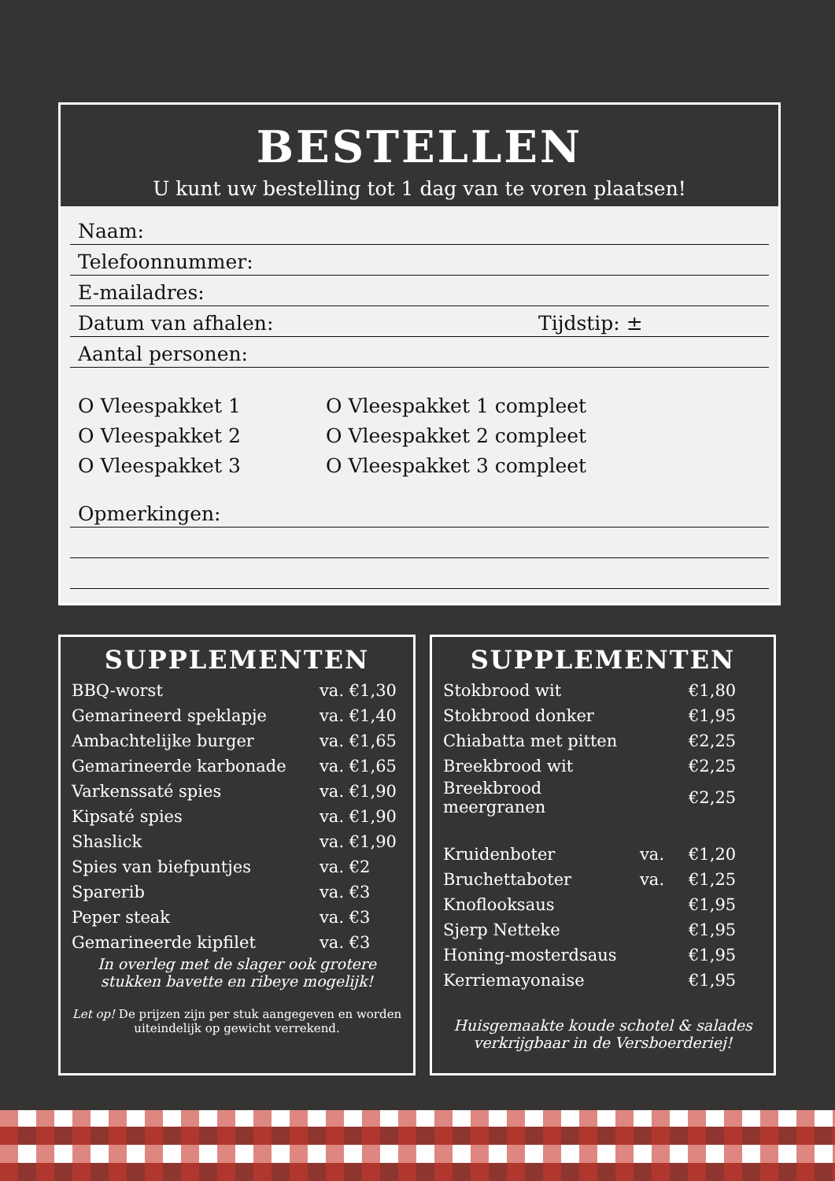BESTELLEN
U kunt uw bestelling tot 1 dag van te voren plaatsen!
Naam:
Telefoonnummer:
E-mailadres:
Datum van afhalen: Tijdstip: ±
Aantal personen:
O Vleespakket 1
O Vleespakket 2
O Vleespakket 3
O Vleespakket 1 compleet
O Vleespakket 2 compleet
O Vleespakket 3 compleet
Opmerkingen:
SUPPLEMENTEN
| BBQ-worst | va. €1,30 |
| Gemarineerd speklapje | va. €1,40 |
| Ambachtelijke burger | va. €1,65 |
| Gemarineerde karbonade | va. €1,65 |
| Varkenssaté spies | va. €1,90 |
| Kipsaté spies | va. €1,90 |
| Shaslick | va. €1,90 |
| Spies van biefpuntjes | va. €2 |
| Sparerib | va. €3 |
| Peper steak | va. €3 |
| Gemarineerde kipfilet | va. €3 |
In overleg met de slager ook grotere stukken bavette en ribeye mogelijk!
Let op! De prijzen zijn per stuk aangegeven en worden uiteindelijk op gewicht verrekend.
SUPPLEMENTEN
| Stokbrood wit | | €1,80 |
| Stokbrood donker | | €1,95 |
| Chiabatta met pitten | | €2,25 |
| Breekbrood wit | | €2,25 |
| Breekbrood meergranen | | €2,25 |
| Kruidenboter | va. | €1,20 |
| Bruchettaboter | va. | €1,25 |
| Knoflooksaus | | €1,95 |
| Sjerp Netteke | | €1,95 |
| Honing-mosterdsaus | | €1,95 |
| Kerriemayonaise | | €1,95 |
Huisgemaakte koude schotel & salades verkrijgbaar in de Versboerderiej!